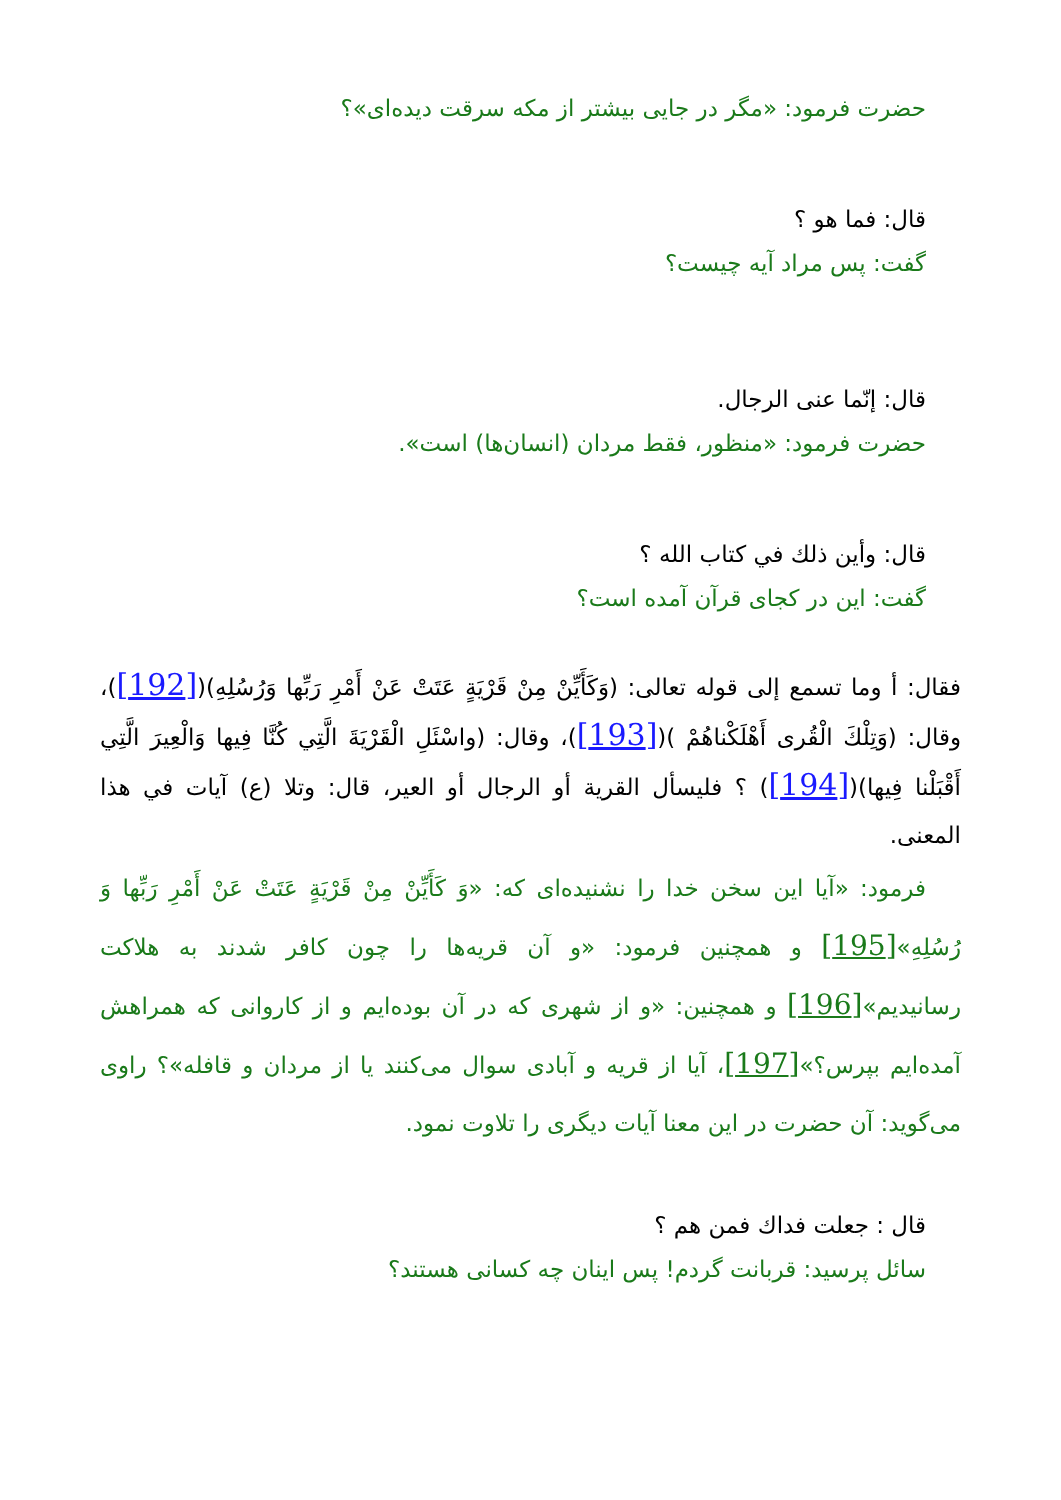حضرت فرمود: «مگر در جايى بيشتر از مكه سرقت ديده‌اى»؟
قال: فما هو ؟
گفت: پس مراد آيه چيست؟
قال: إنّما عنى الرجال.
حضرت فرمود: «منظور، فقط مردان (انسان‌ها) است».
قال: وأين ذلك في كتاب الله ؟
گفت: اين در كجاى قرآن آمده است؟
فقال: أ وما تسمع إلى قوله تعالى: (وَكَأَيِّنْ مِنْ قَرْيَةٍ عَتَتْ عَنْ أَمْرِ رَبِّها وَرُسُلِهِ)([192])، وقال: (وَتِلْكَ الْقُرى أَهْلَكْناهُمْ )([193])، وقال: (واسْئَلِ الْقَرْيَةَ الَّتِي كُنَّا فِيها وَالْعِيرَ الَّتِي أَقْبَلْنا فِيها)([194]) ؟ فليسأل القرية أو الرجال أو العير، قال: وتلا (ع) آيات في هذا المعنى.
فرمود: «آيا اين سخن خدا را نشنيده‌اى كه: «وَ كَأَيِّنْ مِنْ قَرْيَةٍ عَتَتْ عَنْ أَمْرِ رَبِّها وَ رُسُلِهِ»[195] و همچنين فرمود: «و آن قريه‌ها را چون كافر شدند به هلاكت رسانيديم»[196] و همچنين: «و از شهرى كه در آن بوده‌ايم و از كاروانى كه همراهش آمده‌ايم بپرس؟»[197]، آيا از قريه و آبادى سوال مى‌كنند يا از مردان و قافله»؟ راوى مى‌گويد: آن حضرت در اين معنا آيات ديگرى را تلاوت نمود.
قال : جعلت فداك فمن هم ؟
سائل پرسيد: قربانت گردم! پس اينان چه كسانى هستند؟